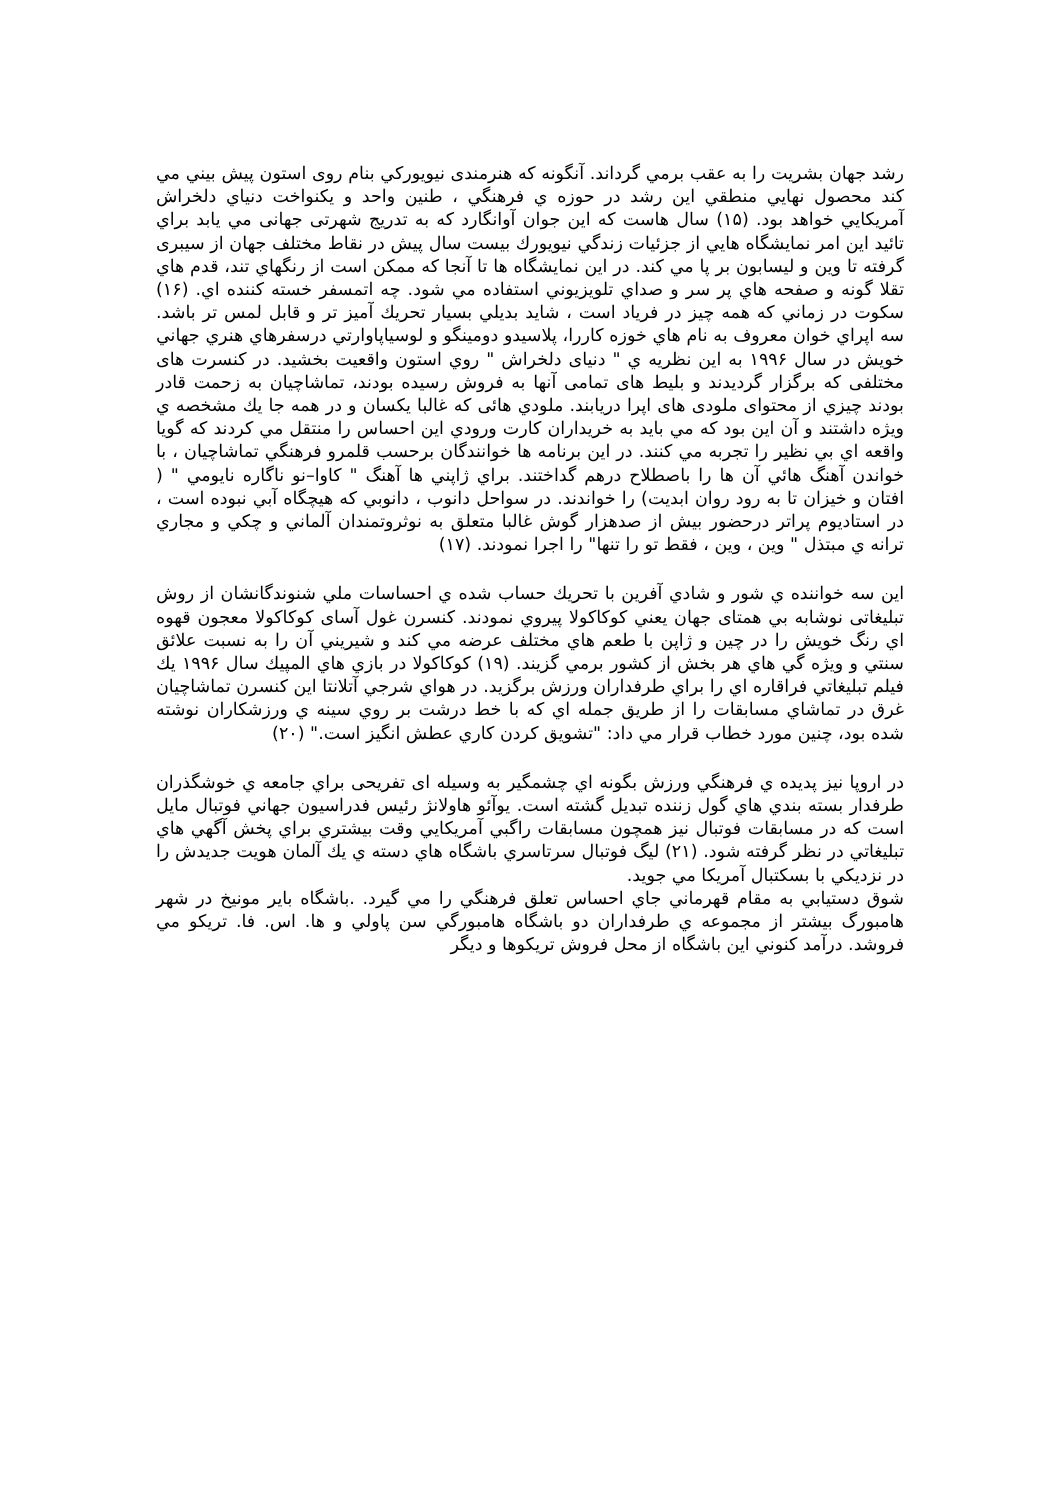رشد جهان بشريت را به عقب برمي گرداند. آنگونه كه هنرمندی نيويوركي بنام روی استون پيش بيني مي كند محصول نهايي منطقي اين رشد در حوزه ي فرهنگي ، طنين واحد و يكنواخت دنياي دلخراش آمريكايي خواهد بود. (۱۵) سال هاست كه اين جوان آوانگارد كه به تدريج شهرتی جهانی مي يابد براي تائيد اين امر نمايشگاه هايي از جزئيات زندگي نيويورك بيست سال پيش در نقاط مختلف جهان از سيبری گرفته تا وين و ليسابون بر پا مي كند. در اين نمايشگاه ها تا آنجا كه ممكن است از رنگهاي تند، قدم هاي تقلا گونه و صفحه هاي پر سر و صداي تلويزيوني استفاده مي شود. چه اتمسفر خسته كننده اي. (۱۶) سكوت در زماني كه همه چيز در فرياد است ، شايد بديلي بسيار تحريك آميز تر و قابل لمس تر باشد. سه اپراي خوان معروف به نام هاي خوزه كاررا، پلاسيدو دومينگو و لوسياپاوارتي درسفرهاي هنري جهاني خويش در سال ۱۹۹۶ به اين نظريه ي " دنيای دلخراش " روي استون واقعيت بخشيد. در كنسرت های مختلفی كه برگزار گرديدند و بليط های تمامی آنها به فروش رسيده بودند، تماشاچيان به زحمت قادر بودند چيزي از محتوای ملودی های اپرا دريابند. ملودي هائی كه غالبا يكسان و در همه جا يك مشخصه ي ويژه داشتند و آن اين بود كه مي بايد به خريداران كارت ورودي اين احساس را منتقل مي كردند كه گويا واقعه اي بي نظير را تجربه مي كنند. در اين برنامه ها خوانندگان برحسب قلمرو فرهنگي تماشاچيان ، با خواندن آهنگ هائي آن ها را باصطلاح درهم گداختند. براي ژاپني ها آهنگ " كاوا–نو ناگاره نايومي " ( افتان و خيزان تا به رود روان ابديت) را خواندند. در سواحل دانوب ، دانوبي كه هيچگاه آبي نبوده است ، در استاديوم پراتر درحضور بيش از صدهزار گوش غالبا متعلق به نوثروتمندان آلماني و چكي و مجاري ترانه ي مبتذل " وين ، وين ، فقط تو را تنها" را اجرا نمودند. (۱۷)
اين سه خواننده ي شور و شادي آفرين با تحريك حساب شده ي احساسات ملي شنوندگانشان از روش تبليغاتی نوشابه بي همتای جهان يعني كوكاكولا پيروي نمودند. كنسرن غول آسای كوكاكولا معجون قهوه اي رنگ خويش را در چين و ژاپن با طعم هاي مختلف عرضه مي كند و شيريني آن را به نسبت علائق سنتي و ويژه گي هاي هر بخش از كشور برمي گزيند. (۱۹) كوكاكولا در بازي هاي المپيك سال ۱۹۹۶ يك فيلم تبليغاتي فراقاره اي را براي طرفداران ورزش برگزيد. در هواي شرجي آتلانتا اين كنسرن تماشاچيان غرق در تماشاي مسابقات را از طريق جمله اي كه با خط درشت بر روي سينه ي ورزشكاران نوشته شده بود، چنين مورد خطاب قرار مي داد: "تشويق كردن كاري عطش انگيز است." (۲۰)
در اروپا نيز پديده ي فرهنگي ورزش بگونه اي چشمگير به وسيله ای تفريحی براي جامعه ي خوشگذران طرفدار بسته بندي هاي گول زننده تبديل گشته است. يوآئو هاولانژ رئيس فدراسيون جهاني فوتبال مايل است كه در مسابقات فوتبال نيز همچون مسابقات راگبي آمريكايي وقت بيشتري براي پخش آگهي هاي تبليغاتي در نظر گرفته شود. (۲۱) ليگ فوتبال سرتاسري باشگاه هاي دسته ي يك آلمان هويت جديدش را در نزديكي با بسكتبال آمريكا مي جويد.
شوق دستيابي به مقام قهرماني جاي احساس تعلق فرهنگي را مي گيرد. .باشگاه باير مونيخ در شهر هامبورگ بيشتر از مجموعه ي طرفداران دو باشگاه هامبورگي سن پاولي و ها. اس. فا. تريكو مي فروشد. درآمد كنوني اين باشگاه از محل فروش تريكوها و ديگر